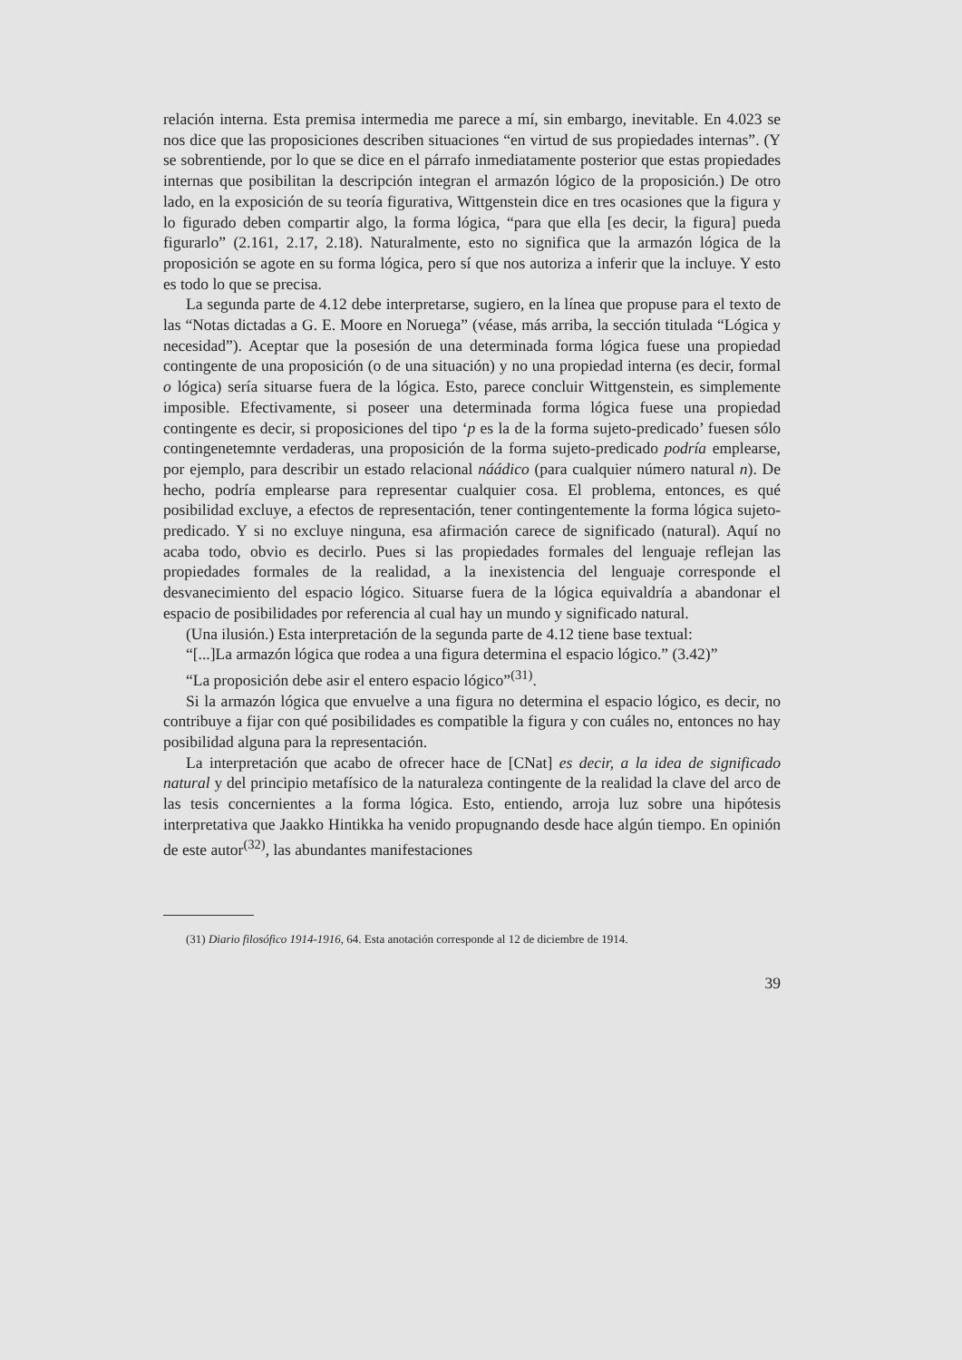relación interna. Esta premisa intermedia me parece a mí, sin embargo, inevitable. En 4.023 se nos dice que las proposiciones describen situaciones “en virtud de sus propiedades internas”. (Y se sobrentiende, por lo que se dice en el párrafo inmediatamente posterior que estas propiedades internas que posibilitan la descripción integran el armazón lógico de la proposición.) De otro lado, en la exposición de su teoría figurativa, Wittgenstein dice en tres ocasiones que la figura y lo figurado deben compartir algo, la forma lógica, “para que ella [es decir, la figura] pueda figurarlo” (2.161, 2.17, 2.18). Naturalmente, esto no significa que la armazón lógica de la proposición se agote en su forma lógica, pero sí que nos autoriza a inferir que la incluye. Y esto es todo lo que se precisa.
La segunda parte de 4.12 debe interpretarse, sugiero, en la línea que propuse para el texto de las “Notas dictadas a G. E. Moore en Noruega” (véase, más arriba, la sección titulada “Lógica y necesidad”). Aceptar que la posesión de una determinada forma lógica fuese una propiedad contingente de una proposición (o de una situación) y no una propiedad interna (es decir, formal o lógica) sería situarse fuera de la lógica. Esto, parece concluir Wittgenstein, es simplemente imposible. Efectivamente, si poseer una determinada forma lógica fuese una propiedad contingente es decir, si proposiciones del tipo ‘p es la de la forma sujeto-predicado’ fuesen sólo contingenetemnte verdaderas, una proposición de la forma sujeto-predicado podría emplearse, por ejemplo, para describir un estado relacional náádico (para cualquier número natural n). De hecho, podría emplearse para representar cualquier cosa. El problema, entonces, es qué posibilidad excluye, a efectos de representación, tener contingentemente la forma lógica sujeto-predicado. Y si no excluye ninguna, esa afirmación carece de significado (natural). Aquí no acaba todo, obvio es decirlo. Pues si las propiedades formales del lenguaje reflejan las propiedades formales de la realidad, a la inexistencia del lenguaje corresponde el desvanecimiento del espacio lógico. Situarse fuera de la lógica equivaldría a abandonar el espacio de posibilidades por referencia al cual hay un mundo y significado natural.
(Una ilusión.) Esta interpretación de la segunda parte de 4.12 tiene base textual:
“[...]La armazón lógica que rodea a una figura determina el espacio lógico.” (3.42)”
“La proposición debe asir el entero espacio lógico”<sup>(31)</sup>.
Si la armazón lógica que envuelve a una figura no determina el espacio lógico, es decir, no contribuye a fijar con qué posibilidades es compatible la figura y con cuáles no, entonces no hay posibilidad alguna para la representación.
La interpretación que acabo de ofrecer hace de [CNat] es decir, a la idea de significado natural y del principio metafísico de la naturaleza contingente de la realidad la clave del arco de las tesis concernientes a la forma lógica. Esto, entiendo, arroja luz sobre una hipótesis interpretativa que Jaakko Hintikka ha venido propugnando desde hace algún tiempo. En opinión de este autor<sup>(32)</sup>, las abundantes manifestaciones
(31) Diario filosófico 1914-1916, 64. Esta anotación corresponde al 12 de diciembre de 1914.
39